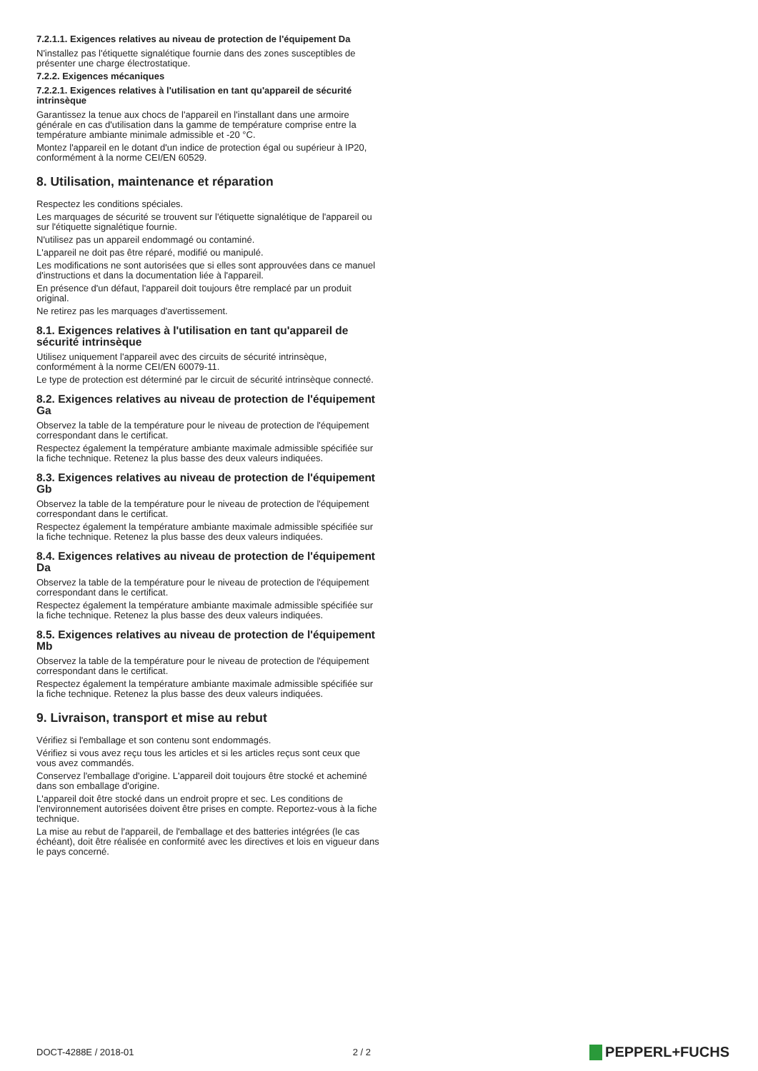7.2.1.1. Exigences relatives au niveau de protection de l'équipement Da
N'installez pas l'étiquette signalétique fournie dans des zones susceptibles de présenter une charge électrostatique.
7.2.2. Exigences mécaniques
7.2.2.1. Exigences relatives à l'utilisation en tant qu'appareil de sécurité intrinsèque
Garantissez la tenue aux chocs de l'appareil en l'installant dans une armoire générale en cas d'utilisation dans la gamme de température comprise entre la température ambiante minimale admissible et -20 °C.
Montez l'appareil en le dotant d'un indice de protection égal ou supérieur à IP20, conformément à la norme CEI/EN 60529.
8. Utilisation, maintenance et réparation
Respectez les conditions spéciales.
Les marquages de sécurité se trouvent sur l'étiquette signalétique de l'appareil ou sur l'étiquette signalétique fournie.
N'utilisez pas un appareil endommagé ou contaminé.
L'appareil ne doit pas être réparé, modifié ou manipulé.
Les modifications ne sont autorisées que si elles sont approuvées dans ce manuel d'instructions et dans la documentation liée à l'appareil.
En présence d'un défaut, l'appareil doit toujours être remplacé par un produit original.
Ne retirez pas les marquages d'avertissement.
8.1. Exigences relatives à l'utilisation en tant qu'appareil de sécurité intrinsèque
Utilisez uniquement l'appareil avec des circuits de sécurité intrinsèque, conformément à la norme CEI/EN 60079-11.
Le type de protection est déterminé par le circuit de sécurité intrinsèque connecté.
8.2. Exigences relatives au niveau de protection de l'équipement Ga
Observez la table de la température pour le niveau de protection de l'équipement correspondant dans le certificat.
Respectez également la température ambiante maximale admissible spécifiée sur la fiche technique. Retenez la plus basse des deux valeurs indiquées.
8.3. Exigences relatives au niveau de protection de l'équipement Gb
Observez la table de la température pour le niveau de protection de l'équipement correspondant dans le certificat.
Respectez également la température ambiante maximale admissible spécifiée sur la fiche technique. Retenez la plus basse des deux valeurs indiquées.
8.4. Exigences relatives au niveau de protection de l'équipement Da
Observez la table de la température pour le niveau de protection de l'équipement correspondant dans le certificat.
Respectez également la température ambiante maximale admissible spécifiée sur la fiche technique. Retenez la plus basse des deux valeurs indiquées.
8.5. Exigences relatives au niveau de protection de l'équipement Mb
Observez la table de la température pour le niveau de protection de l'équipement correspondant dans le certificat.
Respectez également la température ambiante maximale admissible spécifiée sur la fiche technique. Retenez la plus basse des deux valeurs indiquées.
9. Livraison, transport et mise au rebut
Vérifiez si l'emballage et son contenu sont endommagés.
Vérifiez si vous avez reçu tous les articles et si les articles reçus sont ceux que vous avez commandés.
Conservez l'emballage d'origine. L'appareil doit toujours être stocké et acheminé dans son emballage d'origine.
L'appareil doit être stocké dans un endroit propre et sec. Les conditions de l'environnement autorisées doivent être prises en compte. Reportez-vous à la fiche technique.
La mise au rebut de l'appareil, de l'emballage et des batteries intégrées (le cas échéant), doit être réalisée en conformité avec les directives et lois en vigueur dans le pays concerné.
DOCT-4288E / 2018-01 2 / 2
PEPPERL+FUCHS